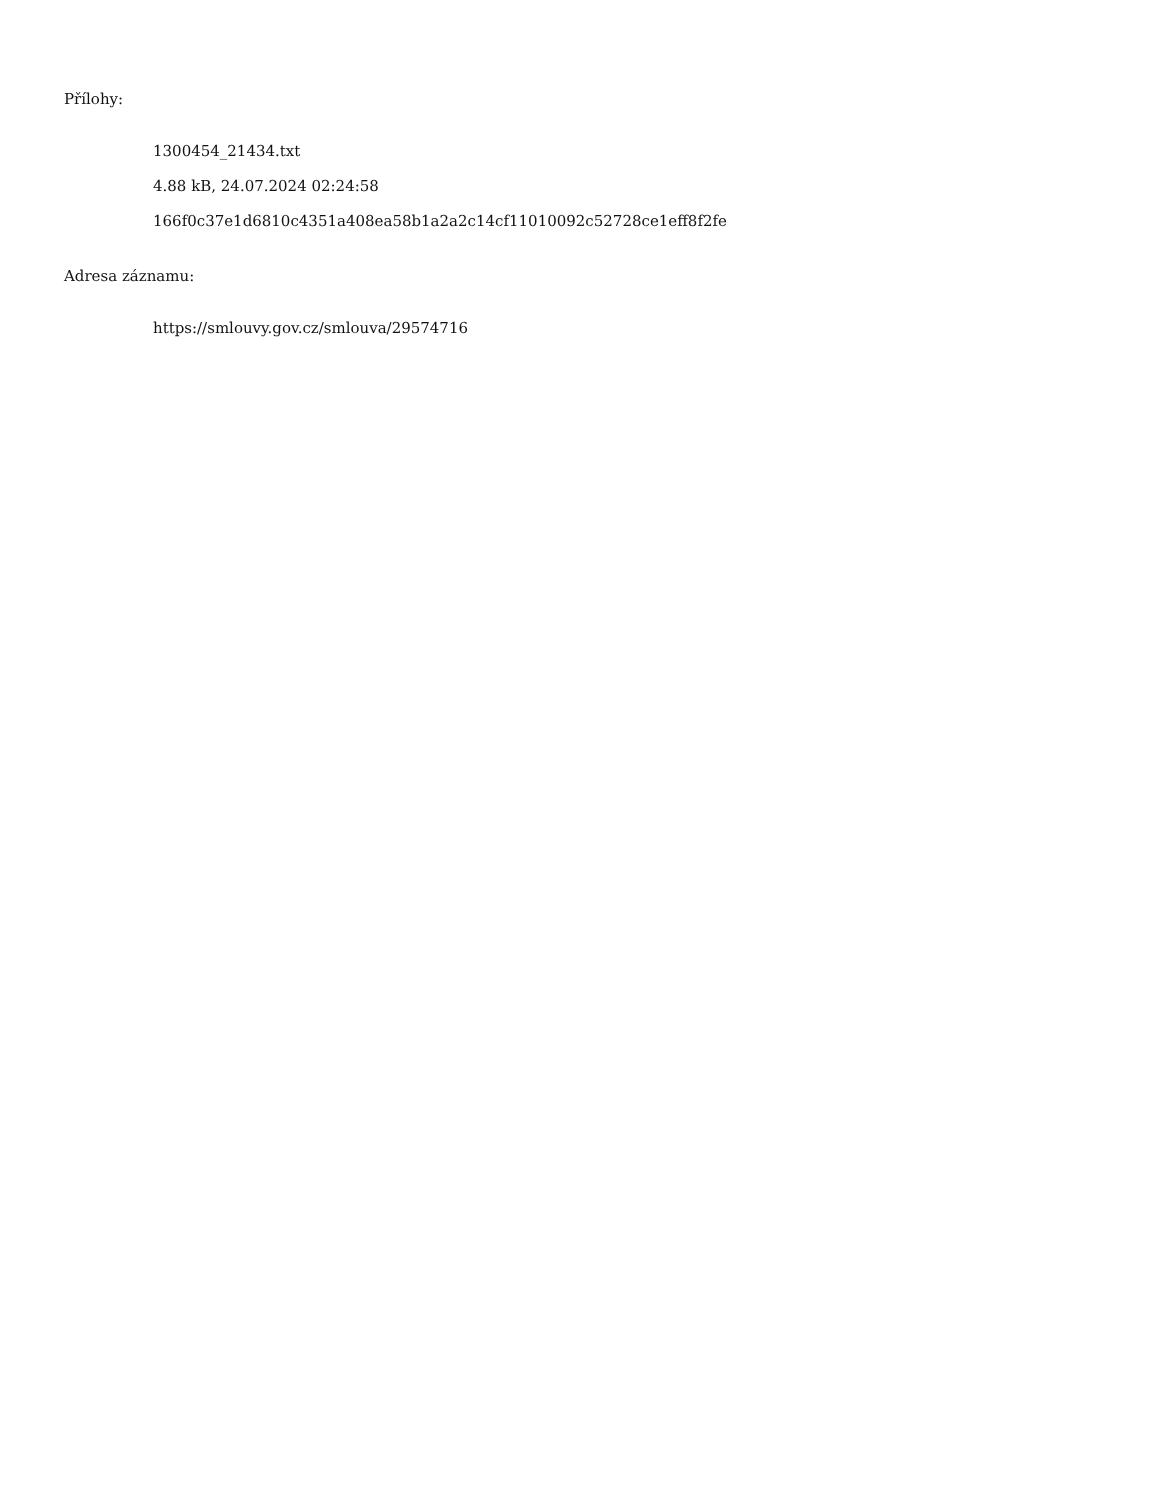Přílohy:
1300454_21434.txt
4.88 kB, 24.07.2024 02:24:58
166f0c37e1d6810c4351a408ea58b1a2a2c14cf11010092c52728ce1eff8f2fe
Adresa záznamu:
https://smlouvy.gov.cz/smlouva/29574716